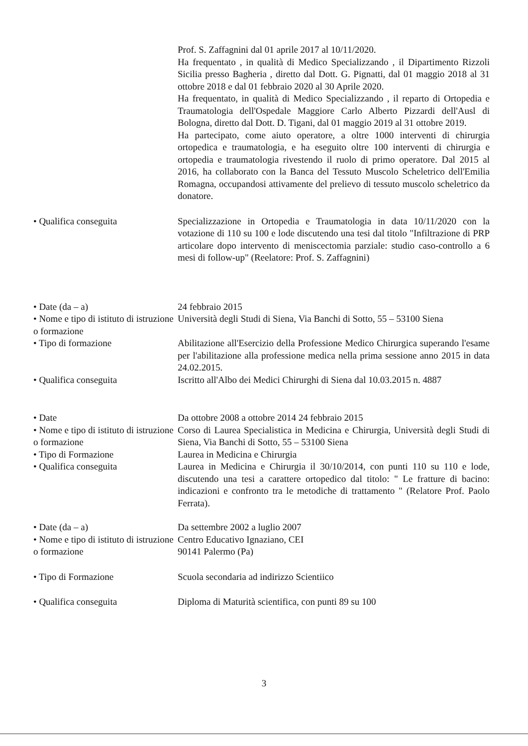Prof. S. Zaffagnini dal 01 aprile 2017 al 10/11/2020.
Ha frequentato , in qualità di Medico Specializzando , il Dipartimento Rizzoli Sicilia presso Bagheria , diretto dal Dott. G. Pignatti, dal 01 maggio 2018 al 31 ottobre 2018 e dal 01 febbraio 2020 al 30 Aprile 2020.
Ha frequentato, in qualità di Medico Specializzando , il reparto di Ortopedia e Traumatologia dell'Ospedale Maggiore Carlo Alberto Pizzardi dell'Ausl di Bologna, diretto dal Dott. D. Tigani, dal 01 maggio 2019 al 31 ottobre 2019.
Ha partecipato, come aiuto operatore, a oltre 1000 interventi di chirurgia ortopedica e traumatologia, e ha eseguito oltre 100 interventi di chirurgia e ortopedia e traumatologia rivestendo il ruolo di primo operatore. Dal 2015 al 2016, ha collaborato con la Banca del Tessuto Muscolo Scheletrico dell'Emilia Romagna, occupandosi attivamente del prelievo di tessuto muscolo scheletrico da donatore.
• Qualifica conseguita Specializzazione in Ortopedia e Traumatologia in data 10/11/2020 con la votazione di 110 su 100 e lode discutendo una tesi dal titolo "Infiltrazione di PRP articolare dopo intervento di meniscectomia parziale: studio caso-controllo a 6 mesi di follow-up" (Reelatore: Prof. S. Zaffagnini)
• Date (da – a) 24 febbraio 2015
• Nome e tipo di istituto di istruzione o formazione
Università degli Studi di Siena, Via Banchi di Sotto, 55 – 53100 Siena
• Tipo di formazione Abilitazione all'Esercizio della Professione Medico Chirurgica superando l'esame per l'abilitazione alla professione medica nella prima sessione anno 2015 in data 24.02.2015.
• Qualifica conseguita Iscritto all'Albo dei Medici Chirurghi di Siena dal 10.03.2015 n. 4887
• Date Da ottobre 2008 a ottobre 2014 24 febbraio 2015
• Nome e tipo di istituto di istruzione o formazione
Corso di Laurea Specialistica in Medicina e Chirurgia, Università degli Studi di Siena, Via Banchi di Sotto, 55 – 53100 Siena
• Tipo di Formazione Laurea in Medicina e Chirurgia
• Qualifica conseguita Laurea in Medicina e Chirurgia il 30/10/2014, con punti 110 su 110 e lode, discutendo una tesi a carattere ortopedico dal titolo: " Le fratture di bacino: indicazioni e confronto tra le metodiche di trattamento " (Relatore Prof. Paolo Ferrata).
• Date (da – a) Da settembre 2002 a luglio 2007
• Nome e tipo di istituto di istruzione o formazione
Centro Educativo Ignaziano, CEI
90141 Palermo (Pa)
• Tipo di Formazione Scuola secondaria ad indirizzo Scientiico
• Qualifica conseguita Diploma di Maturità scientifica, con punti 89 su 100
3